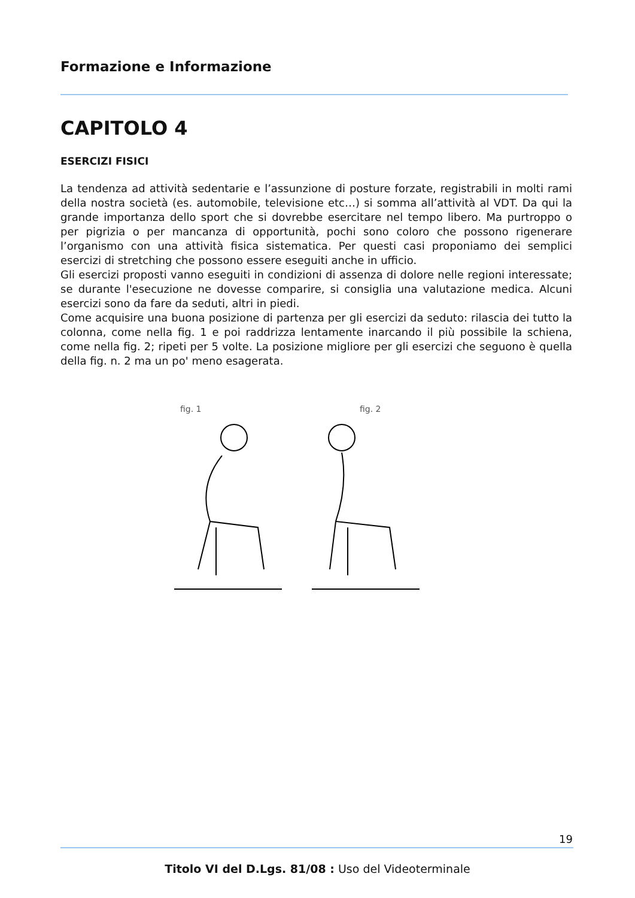Formazione e Informazione
CAPITOLO 4
ESERCIZI FISICI
La tendenza ad attività sedentarie e l’assunzione di posture forzate, registrabili in molti rami della nostra società (es. automobile, televisione etc…) si somma all’attività al VDT. Da qui la grande importanza dello sport che si dovrebbe esercitare nel tempo libero. Ma purtroppo o per pigrizia o per mancanza di opportunità, pochi sono coloro che possono rigenerare l’organismo con una attività fisica sistematica. Per questi casi proponiamo dei semplici esercizi di stretching che possono essere eseguiti anche in ufficio.
Gli esercizi proposti vanno eseguiti in condizioni di assenza di dolore nelle regioni interessate; se durante l'esecuzione ne dovesse comparire, si consiglia una valutazione medica. Alcuni esercizi sono da fare da seduti, altri in piedi.
Come acquisire una buona posizione di partenza per gli esercizi da seduto: rilascia dei tutto la colonna, come nella fig. 1 e poi raddrizza lentamente inarcando il più possibile la schiena, come nella fig. 2; ripeti per 5 volte. La posizione migliore per gli esercizi che seguono è quella della fig. n. 2 ma un po' meno esagerata.
fig. 1 fig. 2
19
Titolo VI del D.Lgs. 81/08 : Uso del Videoterminale